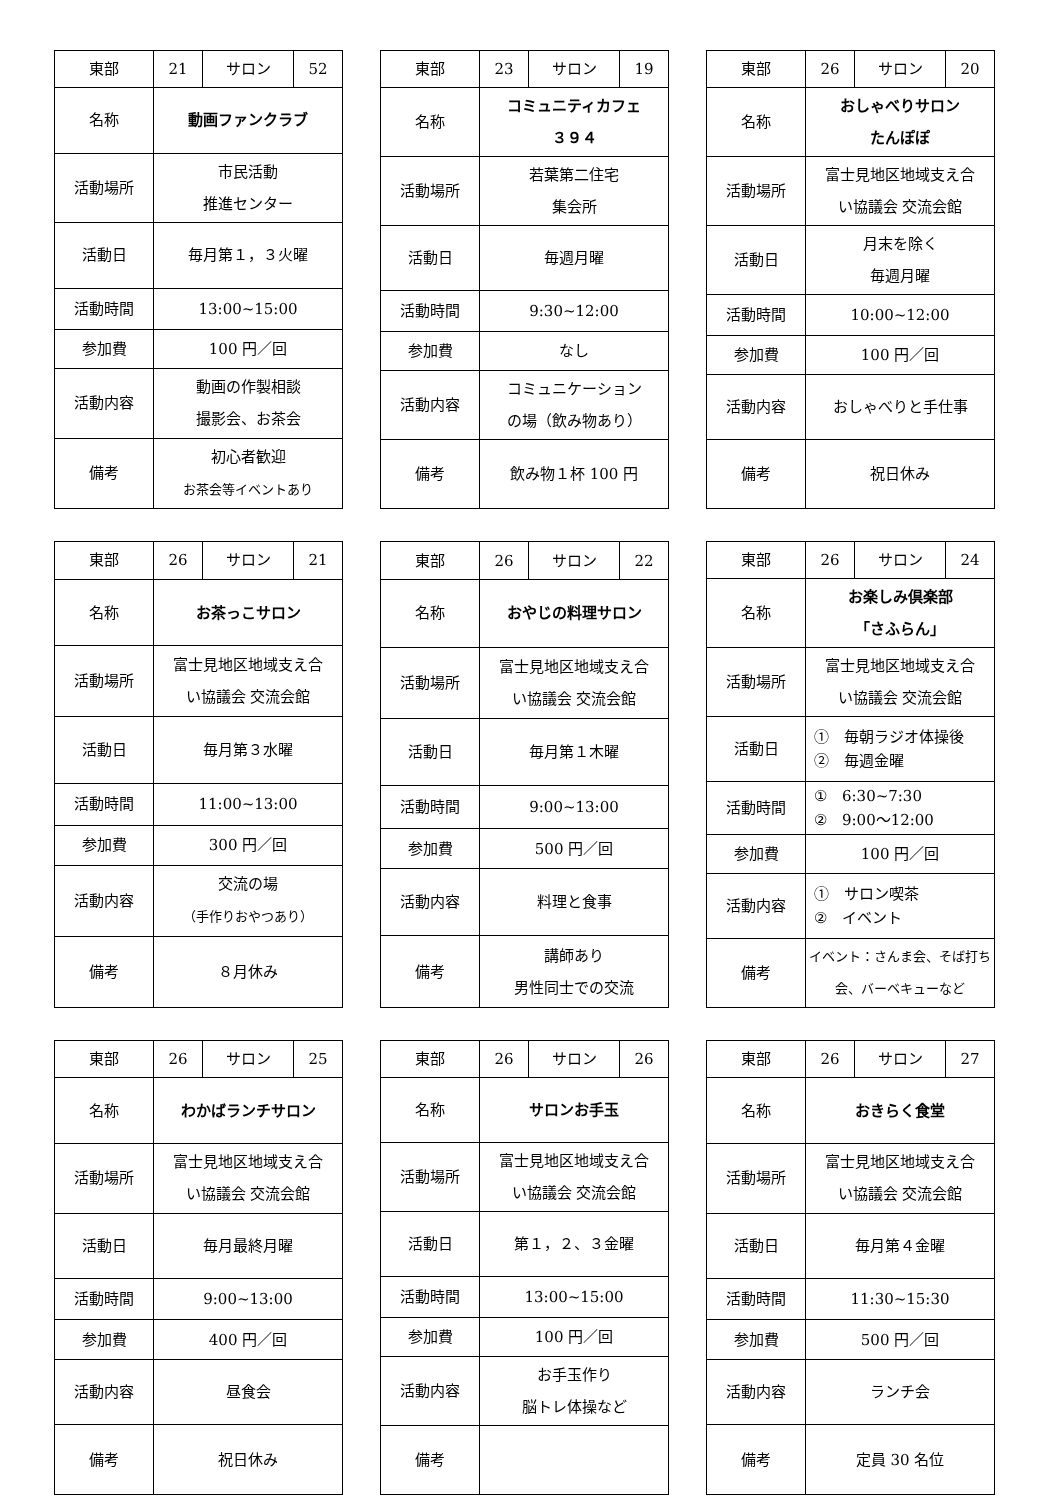| 東部 | 21 | サロン | 52 |
| 名称 | 動画ファンクラブ | | |
| 活動場所 | 市民活動 推進センター | | |
| 活動日 | 毎月第１，３火曜 | | |
| 活動時間 | 13:00~15:00 | | |
| 参加費 | 100 円／回 | | |
| 活動内容 | 動画の作製相談 撮影会、お茶会 | | |
| 備考 | 初心者歓迎 お茶会等イベントあり | | |
| 東部 | 23 | サロン | 19 |
| 名称 | コミュニティカフェ ３９４ | | |
| 活動場所 | 若葉第二住宅 集会所 | | |
| 活動日 | 毎週月曜 | | |
| 活動時間 | 9:30~12:00 | | |
| 参加費 | なし | | |
| 活動内容 | コミュニケーション の場（飲み物あり） | | |
| 備考 | 飲み物１杯 100 円 | | |
| 東部 | 26 | サロン | 20 |
| 名称 | おしゃべりサロン たんぽぽ | | |
| 活動場所 | 富士見地区地域支え合 い協議会 交流会館 | | |
| 活動日 | 月末を除く 毎週月曜 | | |
| 活動時間 | 10:00~12:00 | | |
| 参加費 | 100 円／回 | | |
| 活動内容 | おしゃべりと手仕事 | | |
| 備考 | 祝日休み | | |
| 東部 | 26 | サロン | 21 |
| 名称 | お茶っこサロン | | |
| 活動場所 | 富士見地区地域支え合 い協議会 交流会館 | | |
| 活動日 | 毎月第３水曜 | | |
| 活動時間 | 11:00~13:00 | | |
| 参加費 | 300 円／回 | | |
| 活動内容 | 交流の場 （手作りおやつあり） | | |
| 備考 | ８月休み | | |
| 東部 | 26 | サロン | 22 |
| 名称 | おやじの料理サロン | | |
| 活動場所 | 富士見地区地域支え合 い協議会 交流会館 | | |
| 活動日 | 毎月第１木曜 | | |
| 活動時間 | 9:00~13:00 | | |
| 参加費 | 500 円／回 | | |
| 活動内容 | 料理と食事 | | |
| 備考 | 講師あり 男性同士での交流 | | |
| 東部 | 26 | サロン | 24 |
| 名称 | お楽しみ倶楽部 「さふらん」 | | |
| 活動場所 | 富士見地区地域支え合 い協議会 交流会館 | | |
| 活動日 | ① 毎朝ラジオ体操後 ② 毎週金曜 | | |
| 活動時間 | ① 6:30~7:30 ② 9:00～12:00 | | |
| 参加費 | 100 円／回 | | |
| 活動内容 | ① サロン喫茶 ② イベント | | |
| 備考 | イベント：さんま会、そば打ち会、バーベキューなど | | |
| 東部 | 26 | サロン | 25 |
| 名称 | わかばランチサロン | | |
| 活動場所 | 富士見地区地域支え合 い協議会 交流会館 | | |
| 活動日 | 毎月最終月曜 | | |
| 活動時間 | 9:00~13:00 | | |
| 参加費 | 400 円／回 | | |
| 活動内容 | 昼食会 | | |
| 備考 | 祝日休み | | |
| 東部 | 26 | サロン | 26 |
| 名称 | サロンお手玉 | | |
| 活動場所 | 富士見地区地域支え合 い協議会 交流会館 | | |
| 活動日 | 第１，２、３金曜 | | |
| 活動時間 | 13:00~15:00 | | |
| 参加費 | 100 円／回 | | |
| 活動内容 | お手玉作り 脳トレ体操など | | |
| 備考 | | | |
| 東部 | 26 | サロン | 27 |
| 名称 | おきらく食堂 | | |
| 活動場所 | 富士見地区地域支え合 い協議会 交流会館 | | |
| 活動日 | 毎月第４金曜 | | |
| 活動時間 | 11:30~15:30 | | |
| 参加費 | 500 円／回 | | |
| 活動内容 | ランチ会 | | |
| 備考 | 定員 30 名位 | | |